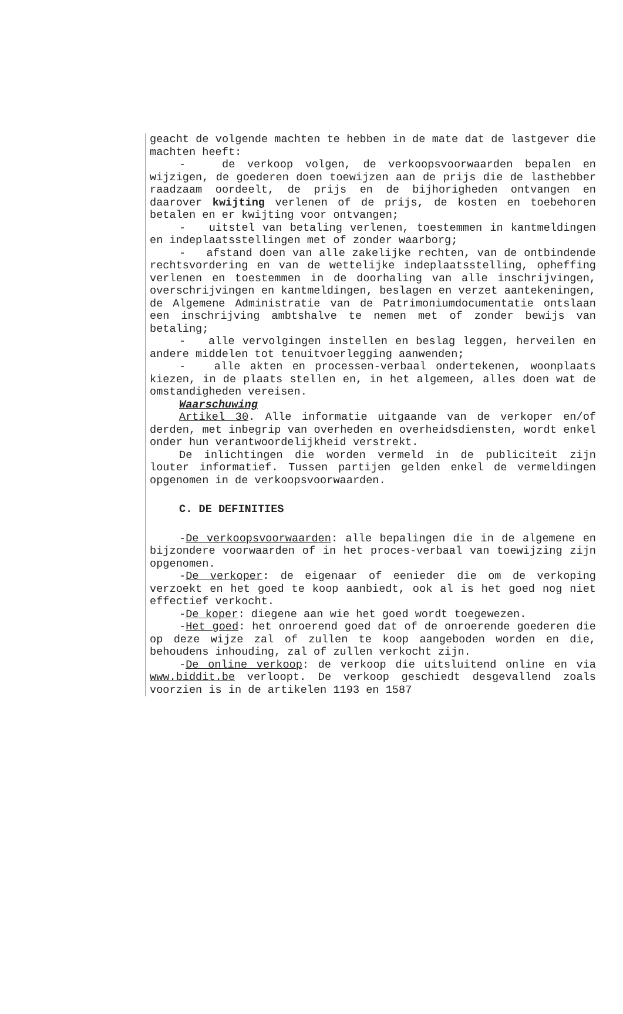geacht de volgende machten te hebben in de mate dat de lastgever die machten heeft:
- de verkoop volgen, de verkoopsvoorwaarden bepalen en wijzigen, de goederen doen toewijzen aan de prijs die de lasthebber raadzaam oordeelt, de prijs en de bijhorigheden ontvangen en daarover kwijting verlenen of de prijs, de kosten en toebehoren betalen en er kwijting voor ontvangen;
- uitstel van betaling verlenen, toestemmen in kantmeldingen en indeplaatsstellingen met of zonder waarborg;
- afstand doen van alle zakelijke rechten, van de ontbindende rechtsvordering en van de wettelijke indeplaatsstelling, opheffing verlenen en toestemmen in de doorhaling van alle inschrijvingen, overschrijvingen en kantmeldingen, beslagen en verzet aantekeningen, de Algemene Administratie van de Patrimoniumdocumentatie ontslaan een inschrijving ambtshalve te nemen met of zonder bewijs van betaling;
- alle vervolgingen instellen en beslag leggen, herveilen en andere middelen tot tenuitvoerlegging aanwenden;
- alle akten en processen-verbaal ondertekenen, woonplaats kiezen, in de plaats stellen en, in het algemeen, alles doen wat de omstandigheden vereisen.
Waarschuwing
Artikel 30. Alle informatie uitgaande van de verkoper en/of derden, met inbegrip van overheden en overheidsdiensten, wordt enkel onder hun verantwoordelijkheid verstrekt.
De inlichtingen die worden vermeld in de publiciteit zijn louter informatief. Tussen partijen gelden enkel de vermeldingen opgenomen in de verkoopsvoorwaarden.
C. DE DEFINITIES
-De verkoopsvoorwaarden: alle bepalingen die in de algemene en bijzondere voorwaarden of in het proces-verbaal van toewijzing zijn opgenomen.
-De verkoper: de eigenaar of eenieder die om de verkoping verzoekt en het goed te koop aanbiedt, ook al is het goed nog niet effectief verkocht.
-De koper: diegene aan wie het goed wordt toegewezen.
-Het goed: het onroerend goed dat of de onroerende goederen die op deze wijze zal of zullen te koop aangeboden worden en die, behoudens inhouding, zal of zullen verkocht zijn.
-De online verkoop: de verkoop die uitsluitend online en via www.biddit.be verloopt. De verkoop geschiedt desgevallend zoals voorzien is in de artikelen 1193 en 1587